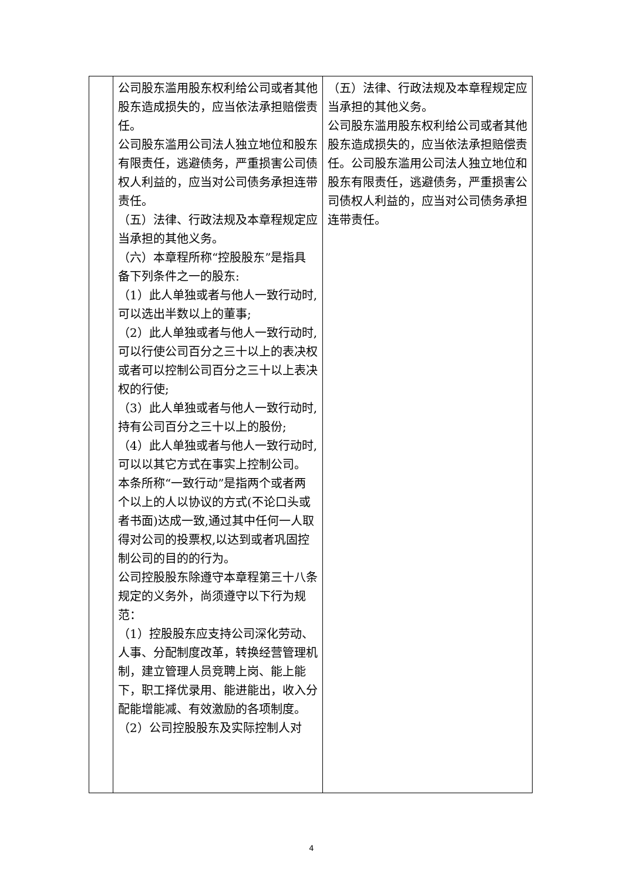| | 公司股东滥用股东权利给公司或者其他股东造成损失的，应当依法承担赔偿责任。 公司股东滥用公司法人独立地位和股东有限责任，逃避债务，严重损害公司债权人利益的，应当对公司债务承担连带责任。 （五）法律、行政法规及本章程规定应当承担的其他义务。 （六）本章程所称“控股股东”是指具备下列条件之一的股东: （1）此人单独或者与他人一致行动时,可以选出半数以上的董事; （2）此人单独或者与他人一致行动时,可以行使公司百分之三十以上的表决权或者可以控制公司百分之三十以上表决权的行使; （3）此人单独或者与他人一致行动时,持有公司百分之三十以上的股份; （4）此人单独或者与他人一致行动时,可以以其它方式在事实上控制公司。 本条所称“一致行动”是指两个或者两个以上的人以协议的方式(不论口头或者书面)达成一致,通过其中任何一人取得对公司的投票权,以达到或者巩固控制公司的目的的行为。 公司控股股东除遵守本章程第三十八条规定的义务外，尚须遵守以下行为规范： （1）控股股东应支持公司深化劳动、人事、分配制度改革，转换经营管理机制，建立管理人员竞聘上岗、能上能下，职工择优录用、能进能出，收入分配能增能减、有效激励的各项制度。 （2）公司控股股东及实际控制人对 | （五）法律、行政法规及本章程规定应当承担的其他义务。 公司股东滥用股东权利给公司或者其他股东造成损失的，应当依法承担赔偿责任。公司股东滥用公司法人独立地位和股东有限责任，逃避债务，严重损害公司债权人利益的，应当对公司债务承担连带责任。 |
4